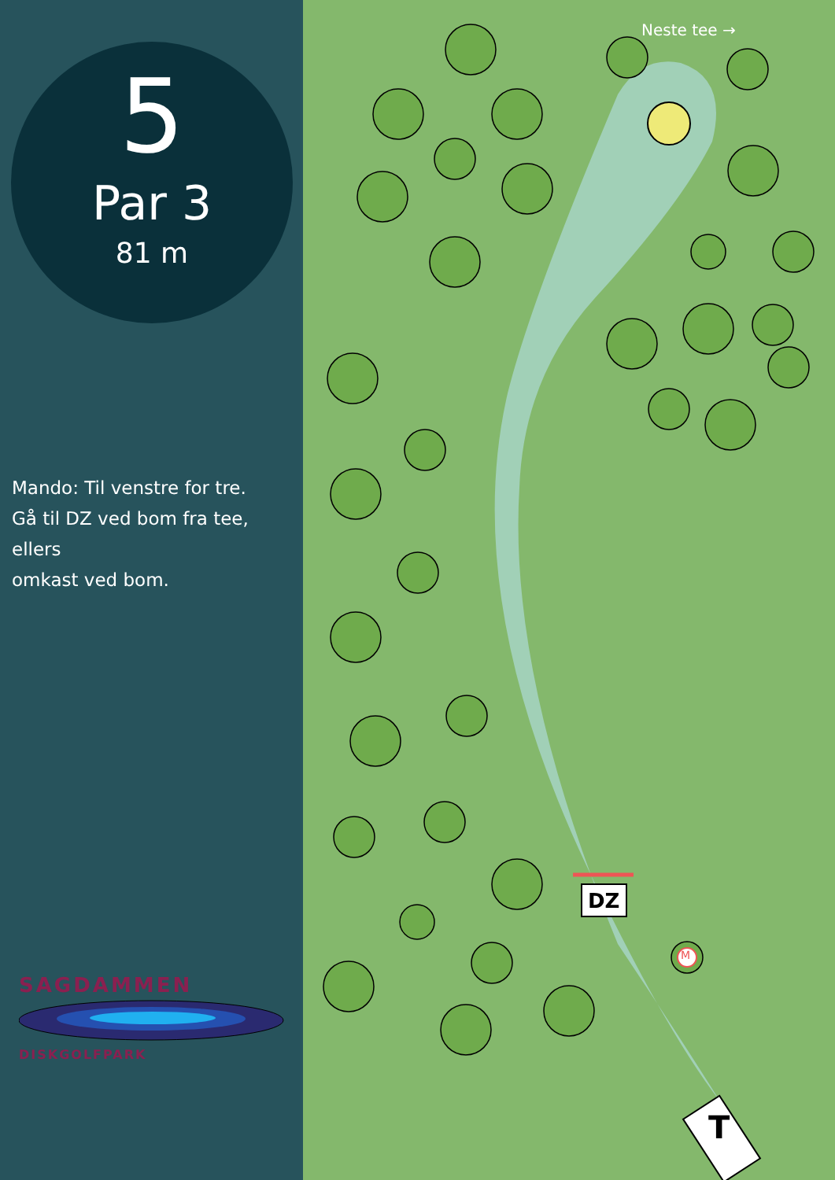5
Par 3
81 m
Mando: Til venstre for tre.
Gå til DZ ved bom fra tee, ellers
omkast ved bom.
SAGDAMMEN
DISKGOLFPARK
Neste tee →
DZ
M
T